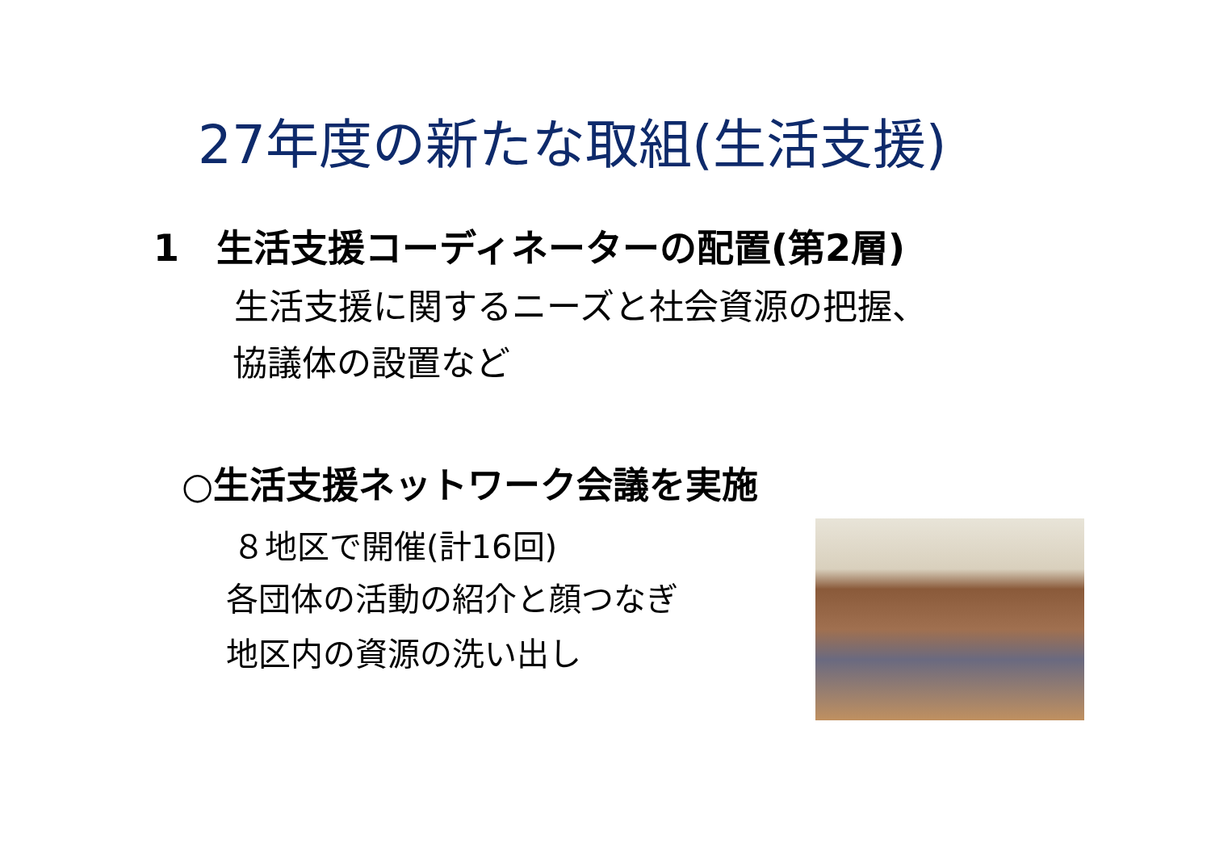27年度の新たな取組(生活支援)
1　生活支援コーディネーターの配置(第2層)
生活支援に関するニーズと社会資源の把握、
協議体の設置など
○生活支援ネットワーク会議を実施
８地区で開催(計16回)
各団体の活動の紹介と顔つなぎ
地区内の資源の洗い出し